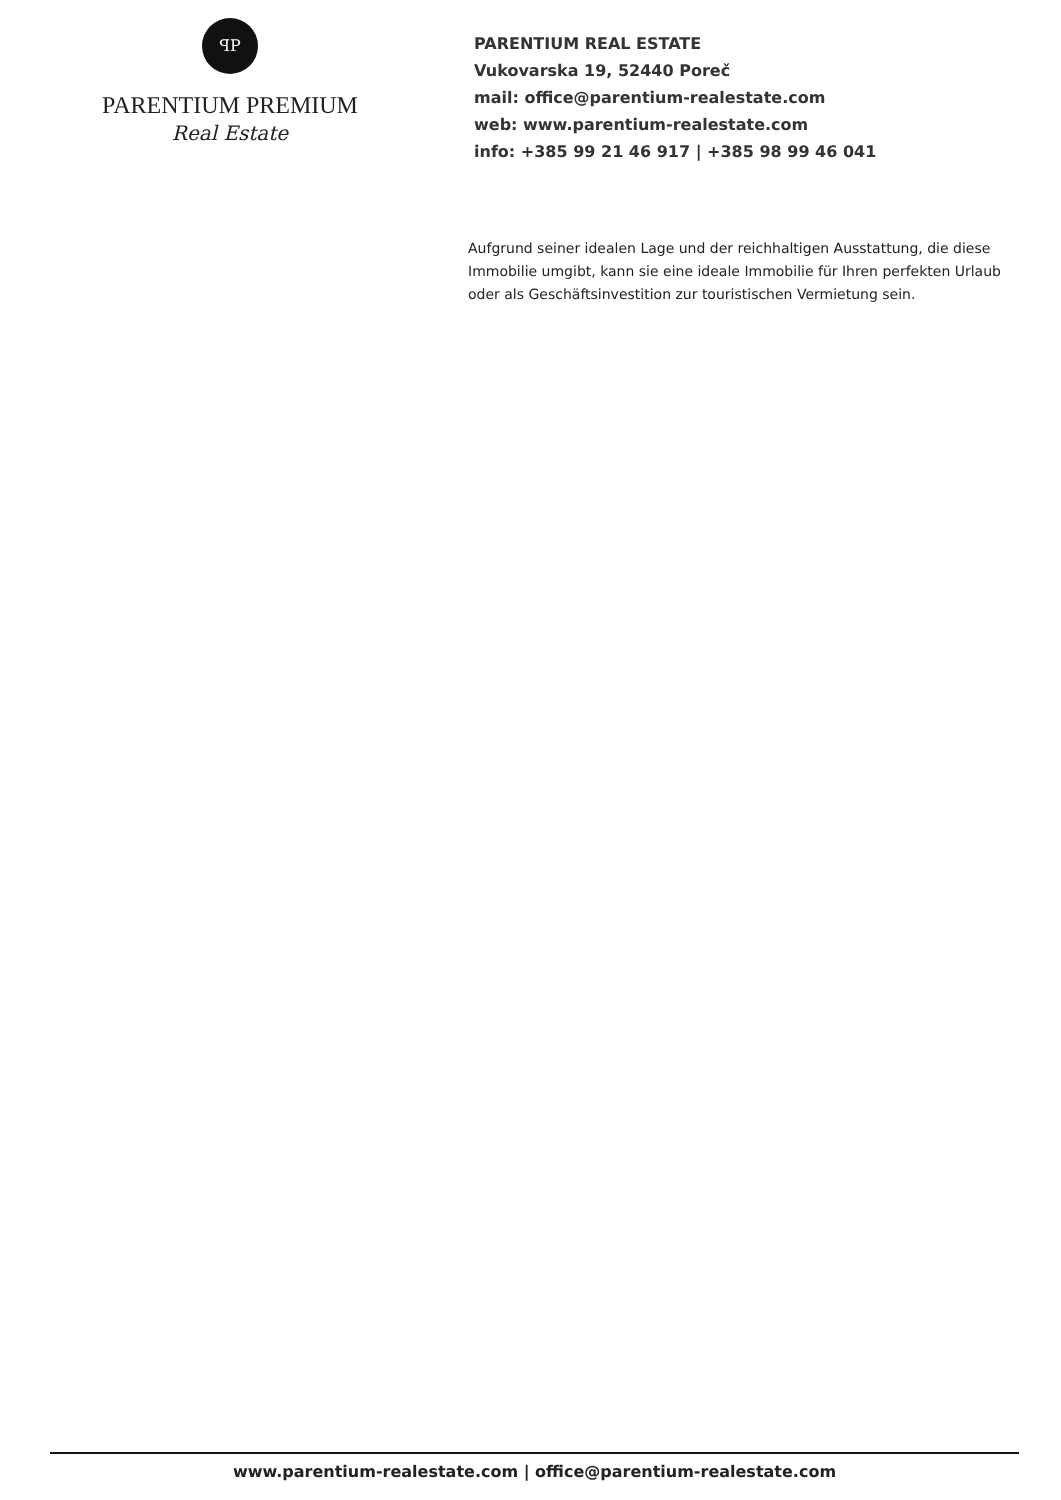ꟼP
PARENTIUM PREMIUM
Real Estate
PARENTIUM REAL ESTATE
Vukovarska 19, 52440 Poreč
mail: office@parentium-realestate.com
web: www.parentium-realestate.com
info: +385 99 21 46 917 | +385 98 99 46 041
Aufgrund seiner idealen Lage und der reichhaltigen Ausstattung, die diese Immobilie umgibt, kann sie eine ideale Immobilie für Ihren perfekten Urlaub oder als Geschäftsinvestition zur touristischen Vermietung sein.
www.parentium-realestate.com | office@parentium-realestate.com